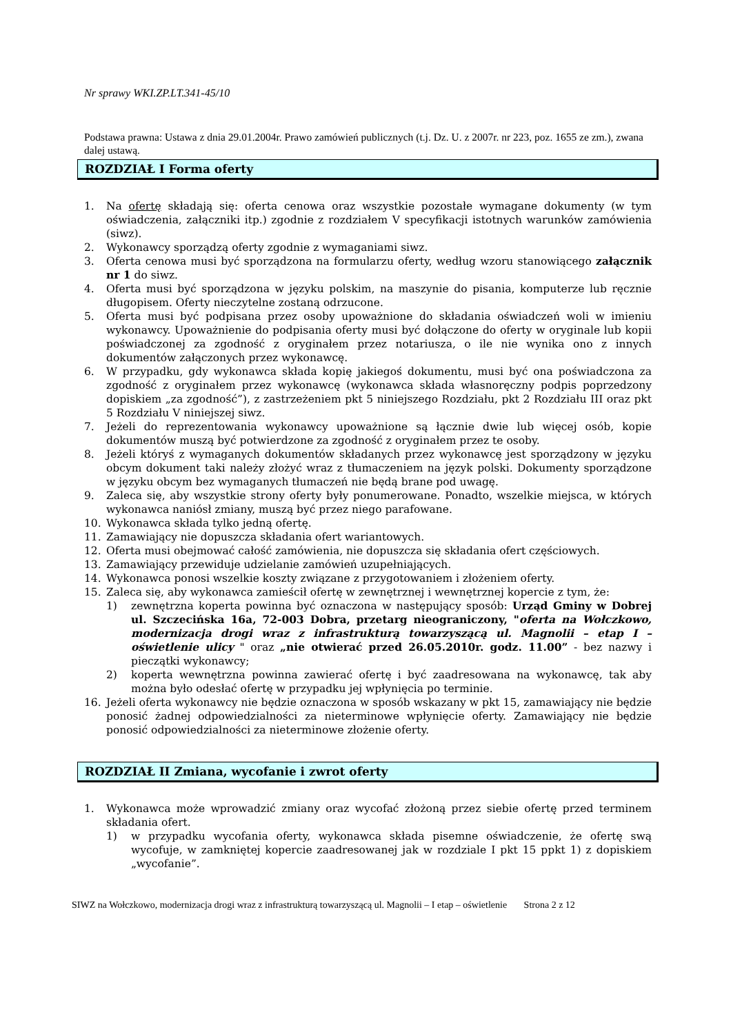Nr sprawy WKI.ZP.LT.341-45/10
Podstawa prawna: Ustawa z dnia 29.01.2004r. Prawo zamówień publicznych (t.j. Dz. U. z 2007r. nr 223, poz. 1655 ze zm.), zwana dalej ustawą.
ROZDZIAŁ I Forma oferty
1. Na ofertę składają się: oferta cenowa oraz wszystkie pozostałe wymagane dokumenty (w tym oświadczenia, załączniki itp.) zgodnie z rozdziałem V specyfikacji istotnych warunków zamówienia (siwz).
2. Wykonawcy sporządzą oferty zgodnie z wymaganiami siwz.
3. Oferta cenowa musi być sporządzona na formularzu oferty, według wzoru stanowiącego załącznik nr 1 do siwz.
4. Oferta musi być sporządzona w języku polskim, na maszynie do pisania, komputerze lub ręcznie długopisem. Oferty nieczytelne zostaną odrzucone.
5. Oferta musi być podpisana przez osoby upoważnione do składania oświadczeń woli w imieniu wykonawcy. Upoważnienie do podpisania oferty musi być dołączone do oferty w oryginale lub kopii poświadczonej za zgodność z oryginałem przez notariusza, o ile nie wynika ono z innych dokumentów załączonych przez wykonawcę.
6. W przypadku, gdy wykonawca składa kopię jakiegoś dokumentu, musi być ona poświadczona za zgodność z oryginałem przez wykonawcę (wykonawca składa własnoręczny podpis poprzedzony dopiskiem „za zgodność”), z zastrzeżeniem pkt 5 niniejszego Rozdziału, pkt 2 Rozdziału III oraz pkt 5 Rozdziału V niniejszej siwz.
7. Jeżeli do reprezentowania wykonawcy upoważnione są łącznie dwie lub więcej osób, kopie dokumentów muszą być potwierdzone za zgodność z oryginałem przez te osoby.
8. Jeżeli któryś z wymaganych dokumentów składanych przez wykonawcę jest sporządzony w języku obcym dokument taki należy złożyć wraz z tłumaczeniem na język polski. Dokumenty sporządzone w języku obcym bez wymaganych tłumaczeń nie będą brane pod uwagę.
9. Zaleca się, aby wszystkie strony oferty były ponumerowane. Ponadto, wszelkie miejsca, w których wykonawca naniósł zmiany, muszą być przez niego parafowane.
10. Wykonawca składa tylko jedną ofertę.
11. Zamawiający nie dopuszcza składania ofert wariantowych.
12. Oferta musi obejmować całość zamówienia, nie dopuszcza się składania ofert częściowych.
13. Zamawiający przewiduje udzielanie zamówień uzupełniających.
14. Wykonawca ponosi wszelkie koszty związane z przygotowaniem i złożeniem oferty.
15. Zaleca się, aby wykonawca zamieścił ofertę w zewnętrznej i wewnętrznej kopercie z tym, że:
1) zewnętrzna koperta powinna być oznaczona w następujący sposób: Urząd Gminy w Dobrej ul. Szczecińska 16a, 72-003 Dobra, przetarg nieograniczony, "oferta na Wołczkowo, modernizacja drogi wraz z infrastrukturą towarzyszącą ul. Magnolii – etap I – oświetlenie ulicy " oraz „nie otwierać przed 26.05.2010r. godz. 11.00” - bez nazwy i pieczątki wykonawcy;
2) koperta wewnętrzna powinna zawierać ofertę i być zaadresowana na wykonawcę, tak aby można było odesłać ofertę w przypadku jej wpłynięcia po terminie.
16. Jeżeli oferta wykonawcy nie będzie oznaczona w sposób wskazany w pkt 15, zamawiający nie będzie ponosić żadnej odpowiedzialności za nieterminowe wpłynięcie oferty. Zamawiający nie będzie ponosić odpowiedzialności za nieterminowe złożenie oferty.
ROZDZIAŁ II Zmiana, wycofanie i zwrot oferty
1. Wykonawca może wprowadzić zmiany oraz wycofać złożoną przez siebie ofertę przed terminem składania ofert.
1) w przypadku wycofania oferty, wykonawca składa pisemne oświadczenie, że ofertę swą wycofuje, w zamkniętej kopercie zaadresowanej jak w rozdziale I pkt 15 ppkt 1) z dopiskiem „wycofanie”.
SIWZ na Wołczkowo, modernizacja drogi wraz z infrastrukturą towarzyszącą ul. Magnolii – I etap – oświetlenie Strona 2 z 12